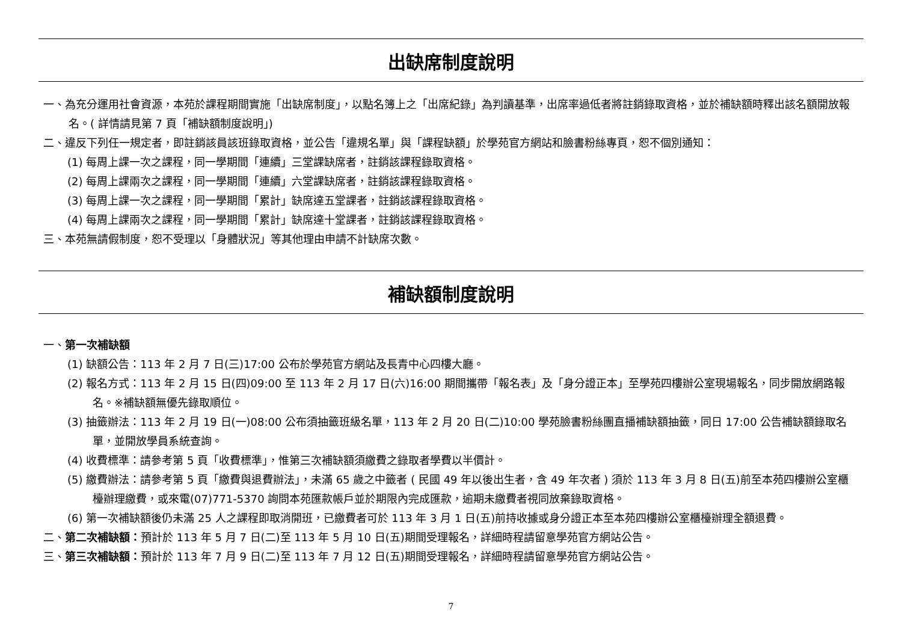出缺席制度說明
一、為充分運用社會資源，本苑於課程期間實施「出缺席制度」，以點名簿上之「出席紀錄」為判讀基準，出席率過低者將註銷錄取資格，並於補缺額時釋出該名額開放報名。( 詳情請見第 7 頁「補缺額制度說明」)
二、違反下列任一規定者，即註銷該員該班錄取資格，並公告「違規名單」與「課程缺額」於學苑官方網站和臉書粉絲專頁，恕不個別通知：
(1) 每周上課一次之課程，同一學期間「連續」三堂課缺席者，註銷該課程錄取資格。
(2) 每周上課兩次之課程，同一學期間「連續」六堂課缺席者，註銷該課程錄取資格。
(3) 每周上課一次之課程，同一學期間「累計」缺席達五堂課者，註銷該課程錄取資格。
(4) 每周上課兩次之課程，同一學期間「累計」缺席達十堂課者，註銷該課程錄取資格。
三、本苑無請假制度，恕不受理以「身體狀況」等其他理由申請不計缺席次數。
補缺額制度說明
一、第一次補缺額
(1) 缺額公告：113 年 2 月 7 日(三)17:00 公布於學苑官方網站及長青中心四樓大廳。
(2) 報名方式：113 年 2 月 15 日(四)09:00 至 113 年 2 月 17 日(六)16:00 期間攜帶「報名表」及「身分證正本」至學苑四樓辦公室現場報名，同步開放網路報名。※補缺額無優先錄取順位。
(3) 抽籤辦法：113 年 2 月 19 日(一)08:00 公布須抽籤班級名單，113 年 2 月 20 日(二)10:00 學苑臉書粉絲團直播補缺額抽籤，同日 17:00 公告補缺額錄取名單，並開放學員系統查詢。
(4) 收費標準：請參考第 5 頁「收費標準」，惟第三次補缺額須繳費之錄取者學費以半價計。
(5) 繳費辦法：請參考第 5 頁「繳費與退費辦法」，未滿 65 歲之中籤者 ( 民國 49 年以後出生者，含 49 年次者 ) 須於 113 年 3 月 8 日(五)前至本苑四樓辦公室櫃檯辦理繳費，或來電(07)771-5370 詢問本苑匯款帳戶並於期限內完成匯款，逾期未繳費者視同放棄錄取資格。
(6) 第一次補缺額後仍未滿 25 人之課程即取消開班，已繳費者可於 113 年 3 月 1 日(五)前持收據或身分證正本至本苑四樓辦公室櫃檯辦理全額退費。
二、第二次補缺額：預計於 113 年 5 月 7 日(二)至 113 年 5 月 10 日(五)期間受理報名，詳細時程請留意學苑官方網站公告。
三、第三次補缺額：預計於 113 年 7 月 9 日(二)至 113 年 7 月 12 日(五)期間受理報名，詳細時程請留意學苑官方網站公告。
7